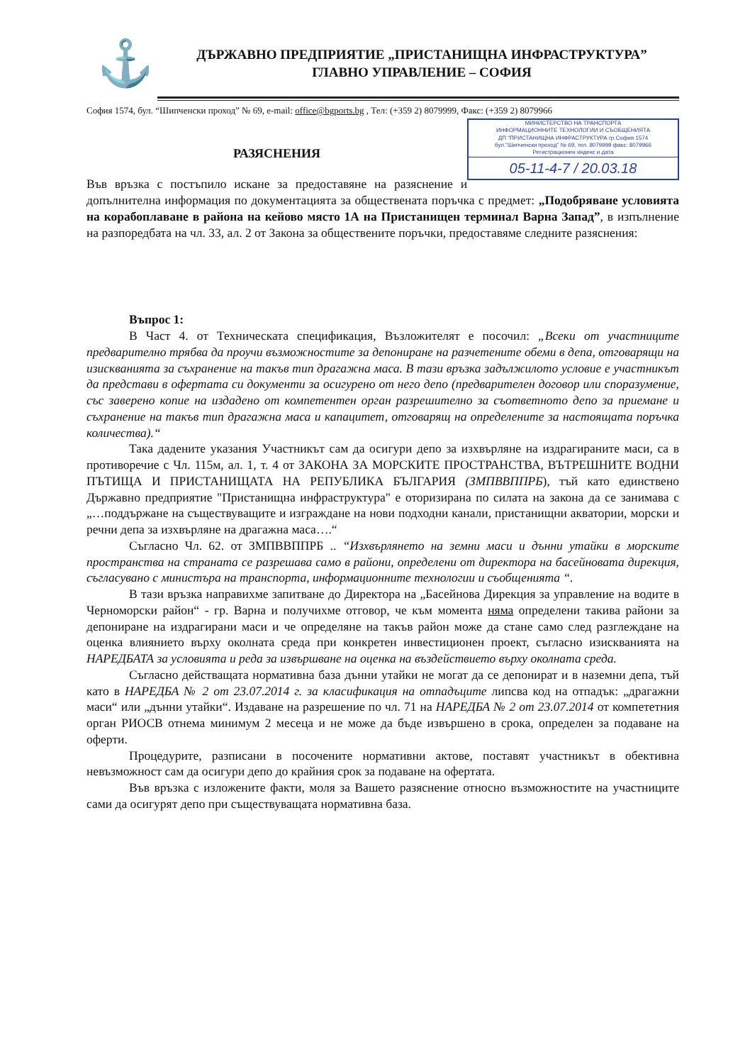⚓
ДЪРЖАВНО ПРЕДПРИЯТИЕ „ПРИСТАНИЩНА ИНФРАСТРУКТУРА”
ГЛАВНО УПРАВЛЕНИЕ – СОФИЯ
София 1574, бул. “Шипченски проход” № 69, e-mail: office@bgports.bg , Тел: (+359 2) 8079999, Факс: (+359 2) 8079966
МИНИСТЕРСТВО НА ТРАНСПОРТА
ИНФОРМАЦИОННИТЕ ТЕХНОЛОГИИ И СЪОБЩЕНИЯТА
ДП "ПРИСТАНИЩНА ИНФРАСТРУКТУРА гр.София 1574
бул."Шипченски проход" № 69, тел. 8079999 факс: 8079966
Регистрационен индекс и дата
05-11-4-7 / 20.03.18
РАЗЯСНЕНИЯ
Във връзка с постъпило искане за предоставяне на разяснение и допълнителна информация по документацията за обществената поръчка с предмет: „Подобряване условията на корабоплаване в района на кейово място 1А на Пристанищен терминал Варна Запад”, в изпълнение на разпоредбата на чл. 33, ал. 2 от Закона за обществените поръчки, предоставяме следните разяснения:
Въпрос 1:
В Част 4. от Техническата спецификация, Възложителят е посочил: „Всеки от участниците предварително трябва да проучи възможностите за депониране на разчетените обеми в депа, отговарящи на изискванията за съхранение на такъв тип драгажна маса. В тази връзка задължилото условие е участникът да представи в офертата си документи за осигурено от него депо (предварителен договор или споразумение, със заверено копие на издадено от компетентен орган разрешително за съответното депо за приемане и съхранение на такъв тип драгажна маса и капацитет, отговарящ на определените за настоящата поръчка количества).“
Така дадените указания Участникът сам да осигури депо за изхвърляне на издрагираните маси, са в противоречие с Чл. 115м, ал. 1, т. 4 от ЗАКОНА ЗА МОРСКИТЕ ПРОСТРАНСТВА, ВЪТРЕШНИТЕ ВОДНИ ПЪТИЩА И ПРИСТАНИЩАТА НА РЕПУБЛИКА БЪЛГАРИЯ (ЗМПВВППРБ), тъй като единствено Държавно предприятие "Пристанищна инфраструктура" е оторизирана по силата на закона да се занимава с „…поддържане на съществуващите и изграждане на нови подходни канали, пристанищни акватории, морски и речни депа за изхвърляне на драгажна маса….“
Съгласно Чл. 62. от ЗМПВВППРБ .. “Изхвърлянето на земни маси и дънни утайки в морските пространства на страната се разрешава само в райони, определени от директора на басейновата дирекция, съгласувано с министъра на транспорта, информационните технологии и съобщенията “.
В тази връзка направихме запитване до Директора на „Басейнова Дирекция за управление на водите в Черноморски район“ - гр. Варна и получихме отговор, че към момента няма определени такива райони за депониране на издрагирани маси и че определяне на такъв район може да стане само след разглеждане на оценка влиянието върху околната среда при конкретен инвестиционен проект, съгласно изискванията на НАРЕДБАТА за условията и реда за извършване на оценка на въздействието върху околната среда.
Съгласно действащата нормативна база дънни утайки не могат да се депонират и в наземни депа, тъй като в НАРЕДБА № 2 от 23.07.2014 г. за класификация на отпадъците липсва код на отпадък: „драгажни маси“ или „дънни утайки“. Издаване на разрешение по чл. 71 на НАРЕДБА № 2 от 23.07.2014 от компететния орган РИОСВ отнема минимум 2 месеца и не може да бъде извършено в срока, определен за подаване на оферти.
Процедурите, разписани в посочените нормативни актове, поставят участникът в обективна невъзможност сам да осигури депо до крайния срок за подаване на офертата.
Във връзка с изложените факти, моля за Вашето разяснение относно възможностите на участниците сами да осигурят депо при съществуващата нормативна база.